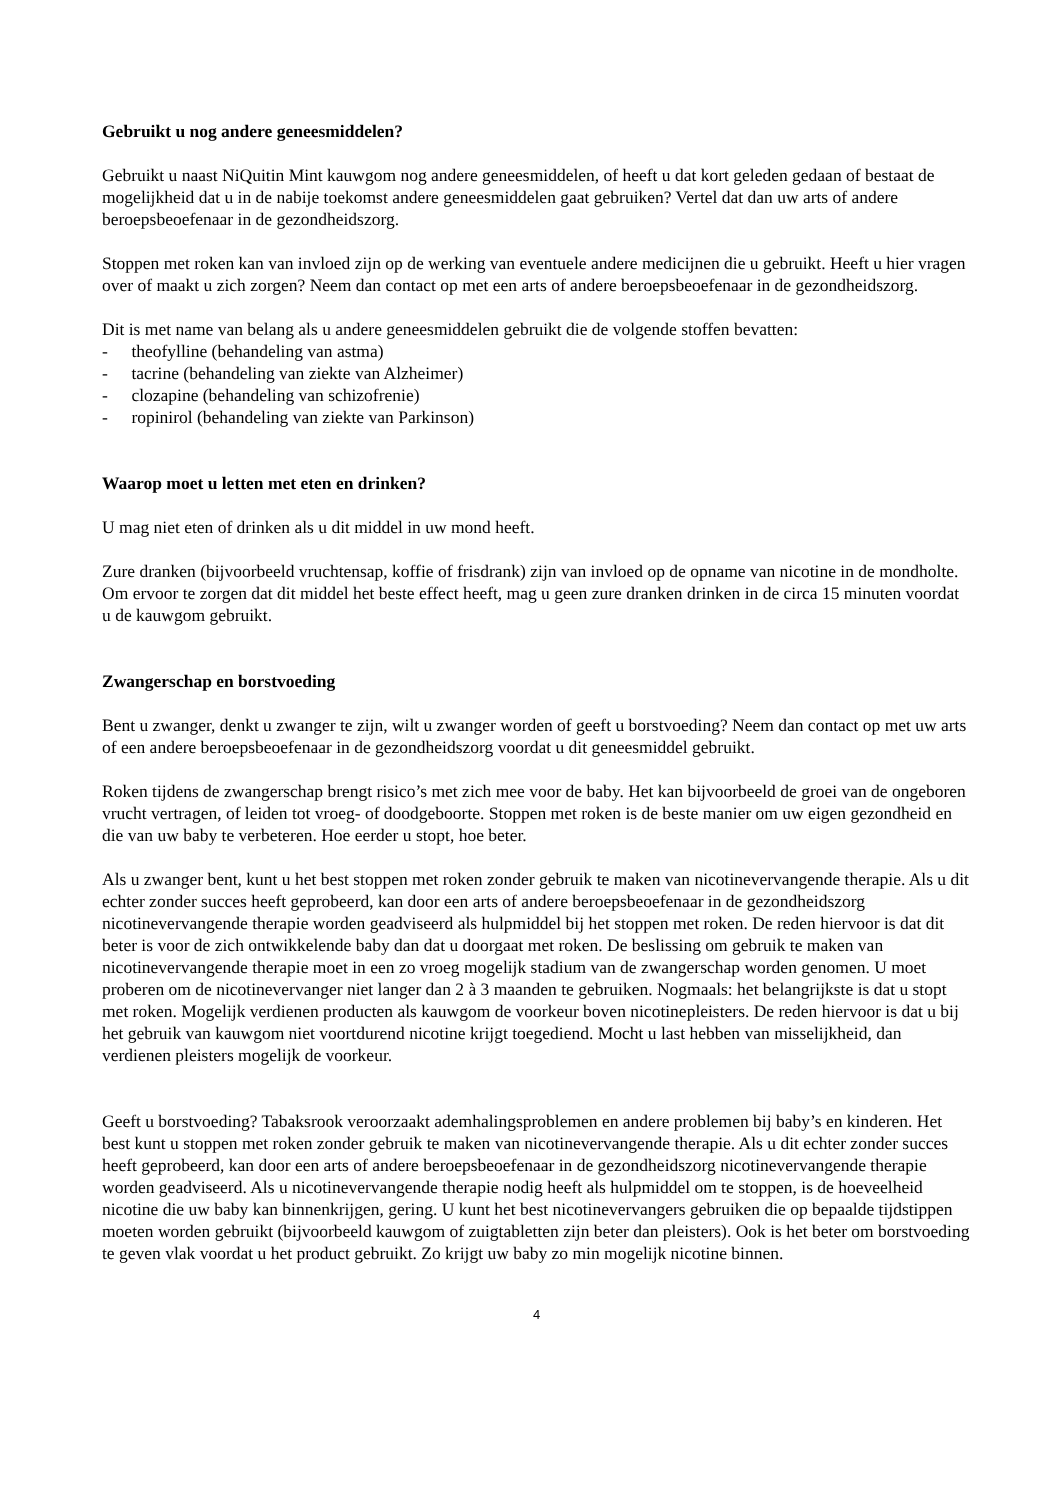Gebruikt u nog andere geneesmiddelen?
Gebruikt u naast NiQuitin Mint kauwgom nog andere geneesmiddelen, of heeft u dat kort geleden gedaan of bestaat de mogelijkheid dat u in de nabije toekomst andere geneesmiddelen gaat gebruiken? Vertel dat dan uw arts of andere beroepsbeoefenaar in de gezondheidszorg.
Stoppen met roken kan van invloed zijn op de werking van eventuele andere medicijnen die u gebruikt. Heeft u hier vragen over of maakt u zich zorgen? Neem dan contact op met een arts of andere beroepsbeoefenaar in de gezondheidszorg.
Dit is met name van belang als u andere geneesmiddelen gebruikt die de volgende stoffen bevatten:
- theofylline (behandeling van astma)
- tacrine (behandeling van ziekte van Alzheimer)
- clozapine (behandeling van schizofrenie)
- ropinirol (behandeling van ziekte van Parkinson)
Waarop moet u letten met eten en drinken?
U mag niet eten of drinken als u dit middel in uw mond heeft.
Zure dranken (bijvoorbeeld vruchtensap, koffie of frisdrank) zijn van invloed op de opname van nicotine in de mondholte.
Om ervoor te zorgen dat dit middel het beste effect heeft, mag u geen zure dranken drinken in de circa 15 minuten voordat u de kauwgom gebruikt.
Zwangerschap en borstvoeding
Bent u zwanger, denkt u zwanger te zijn, wilt u zwanger worden of geeft u borstvoeding? Neem dan contact op met uw arts of een andere beroepsbeoefenaar in de gezondheidszorg voordat u dit geneesmiddel gebruikt.
Roken tijdens de zwangerschap brengt risico’s met zich mee voor de baby. Het kan bijvoorbeeld de groei van de ongeboren vrucht vertragen, of leiden tot vroeg- of doodgeboorte. Stoppen met roken is de beste manier om uw eigen gezondheid en die van uw baby te verbeteren. Hoe eerder u stopt, hoe beter.
Als u zwanger bent, kunt u het best stoppen met roken zonder gebruik te maken van nicotinevervangende therapie. Als u dit echter zonder succes heeft geprobeerd, kan door een arts of andere beroepsbeoefenaar in de gezondheidszorg nicotinevervangende therapie worden geadviseerd als hulpmiddel bij het stoppen met roken. De reden hiervoor is dat dit beter is voor de zich ontwikkelende baby dan dat u doorgaat met roken. De beslissing om gebruik te maken van nicotinevervangende therapie moet in een zo vroeg mogelijk stadium van de zwangerschap worden genomen. U moet proberen om de nicotinevervanger niet langer dan 2 à 3 maanden te gebruiken. Nogmaals: het belangrijkste is dat u stopt met roken. Mogelijk verdienen producten als kauwgom de voorkeur boven nicotinepleisters. De reden hiervoor is dat u bij het gebruik van kauwgom niet voortdurend nicotine krijgt toegediend. Mocht u last hebben van misselijkheid, dan verdienen pleisters mogelijk de voorkeur.
Geeft u borstvoeding? Tabaksrook veroorzaakt ademhalingsproblemen en andere problemen bij baby’s en kinderen. Het best kunt u stoppen met roken zonder gebruik te maken van nicotinevervangende therapie. Als u dit echter zonder succes heeft geprobeerd, kan door een arts of andere beroepsbeoefenaar in de gezondheidszorg nicotinevervangende therapie worden geadviseerd. Als u nicotinevervangende therapie nodig heeft als hulpmiddel om te stoppen, is de hoeveelheid nicotine die uw baby kan binnenkrijgen, gering. U kunt het best nicotinevervangers gebruiken die op bepaalde tijdstippen moeten worden gebruikt (bijvoorbeeld kauwgom of zuigtabletten zijn beter dan pleisters). Ook is het beter om borstvoeding te geven vlak voordat u het product gebruikt. Zo krijgt uw baby zo min mogelijk nicotine binnen.
4